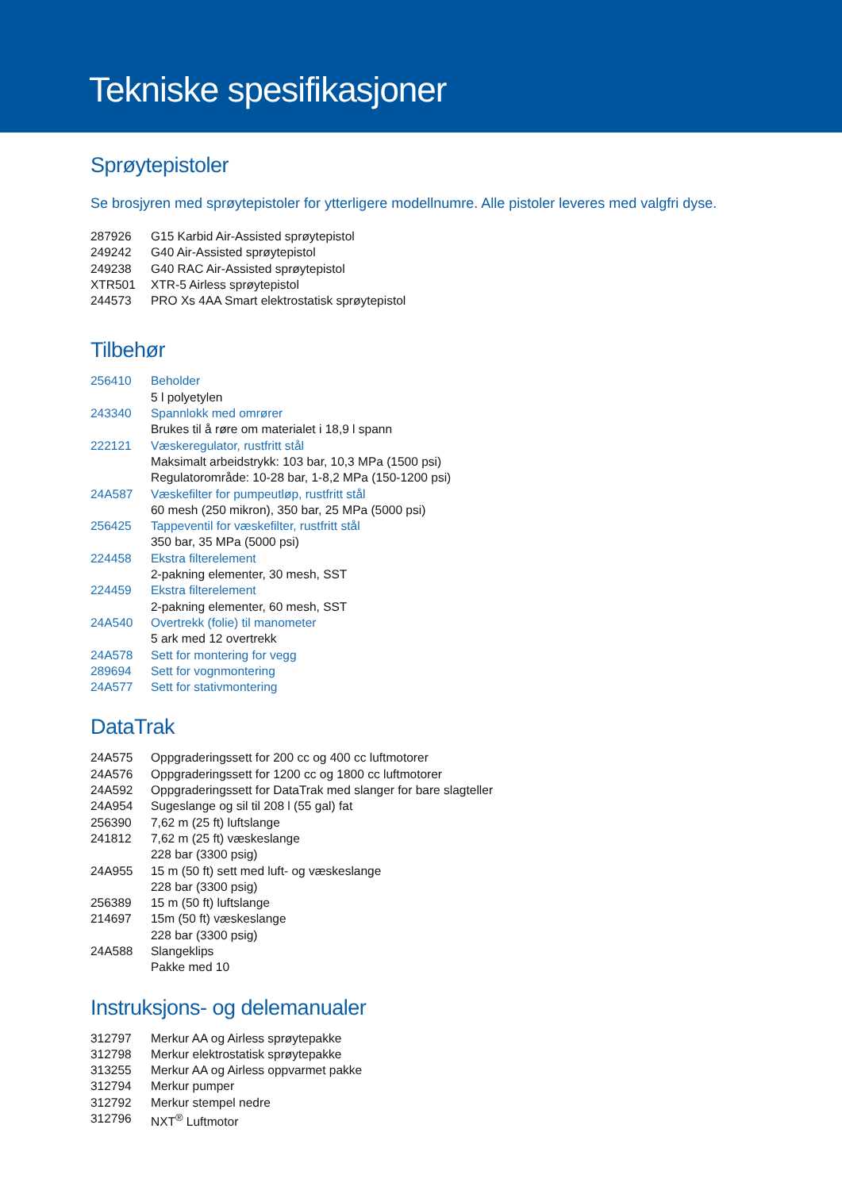Tekniske spesifikasjoner
Sprøytepistoler
Se brosjyren med sprøytepistoler for ytterligere modellnumre. Alle pistoler leveres med valgfri dyse.
| 287926 | G15 Karbid Air-Assisted sprøytepistol |
| 249242 | G40 Air-Assisted sprøytepistol |
| 249238 | G40 RAC Air-Assisted sprøytepistol |
| XTR501 | XTR-5 Airless sprøytepistol |
| 244573 | PRO Xs 4AA Smart elektrostatisk sprøytepistol |
Tilbehør
| 256410 | Beholder |
| | 5 l polyetylen |
| 243340 | Spannlokk med omrører |
| | Brukes til å røre om materialet i 18,9 l spann |
| 222121 | Væskeregulator, rustfritt stål |
| | Maksimalt arbeidstrykk: 103 bar, 10,3 MPa (1500 psi) |
| | Regulatorområde: 10-28 bar, 1-8,2 MPa (150-1200 psi) |
| 24A587 | Væskefilter for pumpeutløp, rustfritt stål |
| | 60 mesh (250 mikron), 350 bar, 25 MPa (5000 psi) |
| 256425 | Tappeventil for væskefilter, rustfritt stål |
| | 350 bar, 35 MPa (5000 psi) |
| 224458 | Ekstra filterelement |
| | 2-pakning elementer, 30 mesh, SST |
| 224459 | Ekstra filterelement |
| | 2-pakning elementer, 60 mesh, SST |
| 24A540 | Overtrekk (folie) til manometer |
| | 5 ark med 12 overtrekk |
| 24A578 | Sett for montering for vegg |
| 289694 | Sett for vognmontering |
| 24A577 | Sett for stativmontering |
DataTrak
| 24A575 | Oppgraderingssett for 200 cc og 400 cc luftmotorer |
| 24A576 | Oppgraderingssett for 1200 cc og 1800 cc luftmotorer |
| 24A592 | Oppgraderingssett for DataTrak med slanger for bare slagteller |
| 24A954 | Sugeslange og sil til 208 l (55 gal) fat |
| 256390 | 7,62 m (25 ft) luftslange |
| 241812 | 7,62 m (25 ft) væskeslange |
| | 228 bar (3300 psig) |
| 24A955 | 15 m (50 ft) sett med luft- og væskeslange |
| | 228 bar (3300 psig) |
| 256389 | 15 m (50 ft) luftslange |
| 214697 | 15m (50 ft) væskeslange |
| | 228 bar (3300 psig) |
| 24A588 | Slangeklips |
| | Pakke med 10 |
Instruksjons- og delemanualer
| 312797 | Merkur AA og Airless sprøytepakke |
| 312798 | Merkur elektrostatisk sprøytepakke |
| 313255 | Merkur AA og Airless oppvarmet pakke |
| 312794 | Merkur pumper |
| 312792 | Merkur stempel nedre |
| 312796 | NXT<sup>®</sup> Luftmotor |